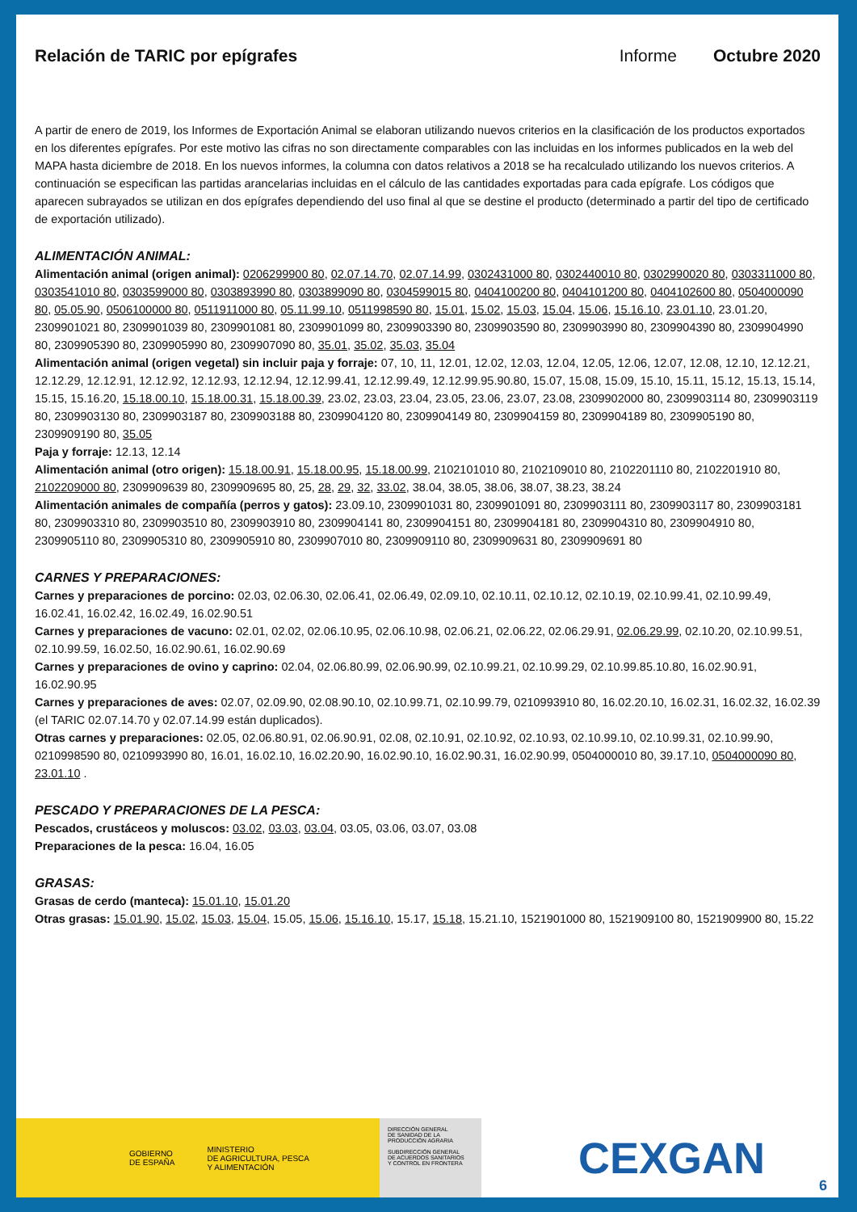Relación de TARIC por epígrafes Informe Octubre 2020
A partir de enero de 2019, los Informes de Exportación Animal se elaboran utilizando nuevos criterios en la clasificación de los productos exportados en los diferentes epígrafes. Por este motivo las cifras no son directamente comparables con las incluidas en los informes publicados en la web del MAPA hasta diciembre de 2018. En los nuevos informes, la columna con datos relativos a 2018 se ha recalculado utilizando los nuevos criterios. A continuación se especifican las partidas arancelarias incluidas en el cálculo de las cantidades exportadas para cada epígrafe. Los códigos que aparecen subrayados se utilizan en dos epígrafes dependiendo del uso final al que se destine el producto (determinado a partir del tipo de certificado de exportación utilizado).
ALIMENTACIÓN ANIMAL:
Alimentación animal (origen animal): 0206299900 80, 02.07.14.70, 02.07.14.99, 0302431000 80, 0302440010 80, 0302990020 80, 0303311000 80, 0303541010 80, 0303599000 80, 0303893990 80, 0303899090 80, 0304599015 80, 0404100200 80, 0404101200 80, 0404102600 80, 0504000090 80, 05.05.90, 0506100000 80, 0511911000 80, 05.11.99.10, 0511998590 80, 15.01, 15.02, 15.03, 15.04, 15.06, 15.16.10, 23.01.10, 23.01.20, 2309901021 80, 2309901039 80, 2309901081 80, 2309901099 80, 2309903390 80, 2309903590 80, 2309903990 80, 2309904390 80, 2309904990 80, 2309905390 80, 2309905990 80, 2309907090 80, 35.01, 35.02, 35.03, 35.04
Alimentación animal (origen vegetal) sin incluir paja y forraje: 07, 10, 11, 12.01, 12.02, 12.03, 12.04, 12.05, 12.06, 12.07, 12.08, 12.10, 12.12.21, 12.12.29, 12.12.91, 12.12.92, 12.12.93, 12.12.94, 12.12.99.41, 12.12.99.49, 12.12.99.95.90.80, 15.07, 15.08, 15.09, 15.10, 15.11, 15.12, 15.13, 15.14, 15.15, 15.16.20, 15.18.00.10, 15.18.00.31, 15.18.00.39, 23.02, 23.03, 23.04, 23.05, 23.06, 23.07, 23.08, 2309902000 80, 2309903114 80, 2309903119 80, 2309903130 80, 2309903187 80, 2309903188 80, 2309904120 80, 2309904149 80, 2309904159 80, 2309904189 80, 2309905190 80, 2309909190 80, 35.05
Paja y forraje: 12.13, 12.14
Alimentación animal (otro origen): 15.18.00.91, 15.18.00.95, 15.18.00.99, 2102101010 80, 2102109010 80, 2102201110 80, 2102201910 80, 2102209000 80, 2309909639 80, 2309909695 80, 25, 28, 29, 32, 33.02, 38.04, 38.05, 38.06, 38.07, 38.23, 38.24
Alimentación animales de compañía (perros y gatos): 23.09.10, 2309901031 80, 2309901091 80, 2309903111 80, 2309903117 80, 2309903181 80, 2309903310 80, 2309903510 80, 2309903910 80, 2309904141 80, 2309904151 80, 2309904181 80, 2309904310 80, 2309904910 80, 2309905110 80, 2309905310 80, 2309905910 80, 2309907010 80, 2309909110 80, 2309909631 80, 2309909691 80
CARNES Y PREPARACIONES:
Carnes y preparaciones de porcino: 02.03, 02.06.30, 02.06.41, 02.06.49, 02.09.10, 02.10.11, 02.10.12, 02.10.19, 02.10.99.41, 02.10.99.49, 16.02.41, 16.02.42, 16.02.49, 16.02.90.51
Carnes y preparaciones de vacuno: 02.01, 02.02, 02.06.10.95, 02.06.10.98, 02.06.21, 02.06.22, 02.06.29.91, 02.06.29.99, 02.10.20, 02.10.99.51, 02.10.99.59, 16.02.50, 16.02.90.61, 16.02.90.69
Carnes y preparaciones de ovino y caprino: 02.04, 02.06.80.99, 02.06.90.99, 02.10.99.21, 02.10.99.29, 02.10.99.85.10.80, 16.02.90.91, 16.02.90.95
Carnes y preparaciones de aves: 02.07, 02.09.90, 02.08.90.10, 02.10.99.71, 02.10.99.79, 0210993910 80, 16.02.20.10, 16.02.31, 16.02.32, 16.02.39 (el TARIC 02.07.14.70 y 02.07.14.99 están duplicados).
Otras carnes y preparaciones: 02.05, 02.06.80.91, 02.06.90.91, 02.08, 02.10.91, 02.10.92, 02.10.93, 02.10.99.10, 02.10.99.31, 02.10.99.90, 0210998590 80, 0210993990 80, 16.01, 16.02.10, 16.02.20.90, 16.02.90.10, 16.02.90.31, 16.02.90.99, 0504000010 80, 39.17.10, 0504000090 80, 23.01.10 .
PESCADO Y PREPARACIONES DE LA PESCA:
Pescados, crustáceos y moluscos: 03.02, 03.03, 03.04, 03.05, 03.06, 03.07, 03.08
Preparaciones de la pesca: 16.04, 16.05
GRASAS:
Grasas de cerdo (manteca): 15.01.10, 15.01.20
Otras grasas: 15.01.90, 15.02, 15.03, 15.04, 15.05, 15.06, 15.16.10, 15.17, 15.18, 15.21.10, 1521901000 80, 1521909100 80, 1521909900 80, 15.22
GOBIERNO
DE ESPAÑA MINISTERIO
DE AGRICULTURA, PESCA
Y ALIMENTACIÓN
DIRECCIÓN GENERAL
DE SANIDAD DE LA
PRODUCCIÓN AGRARIA
SUBDIRECCIÓN GENERAL
DE ACUERDOS SANITARIOS
Y CONTROL EN FRONTERA
CEXGAN
6